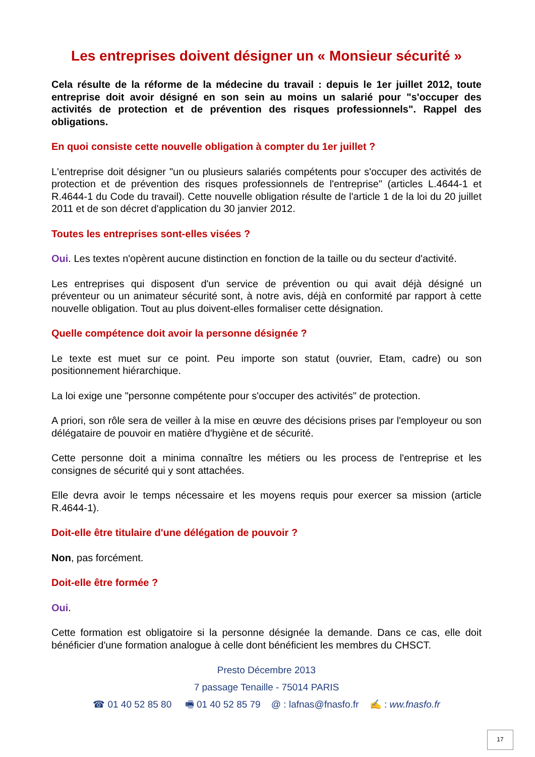Les entreprises doivent désigner un « Monsieur sécurité »
Cela résulte de la réforme de la médecine du travail : depuis le 1er juillet 2012, toute entreprise doit avoir désigné en son sein au moins un salarié pour "s'occuper des activités de protection et de prévention des risques professionnels". Rappel des obligations.
En quoi consiste cette nouvelle obligation à compter du 1er juillet ?
L'entreprise doit désigner "un ou plusieurs salariés compétents pour s'occuper des activités de protection et de prévention des risques professionnels de l'entreprise" (articles L.4644-1 et R.4644-1 du Code du travail). Cette nouvelle obligation résulte de l'article 1 de la loi du 20 juillet 2011 et de son décret d'application du 30 janvier 2012.
Toutes les entreprises sont-elles visées ?
Oui. Les textes n'opèrent aucune distinction en fonction de la taille ou du secteur d'activité.
Les entreprises qui disposent d'un service de prévention ou qui avait déjà désigné un préventeur ou un animateur sécurité sont, à notre avis, déjà en conformité par rapport à cette nouvelle obligation. Tout au plus doivent-elles formaliser cette désignation.
Quelle compétence doit avoir la personne désignée ?
Le texte est muet sur ce point. Peu importe son statut (ouvrier, Etam, cadre) ou son positionnement hiérarchique.
La loi exige une "personne compétente pour s'occuper des activités" de protection.
A priori, son rôle sera de veiller à la mise en œuvre des décisions prises par l'employeur ou son délégataire de pouvoir en matière d'hygiène et de sécurité.
Cette personne doit a minima connaître les métiers ou les process de l'entreprise et les consignes de sécurité qui y sont attachées.
Elle devra avoir le temps nécessaire et les moyens requis pour exercer sa mission (article R.4644-1).
Doit-elle être titulaire d'une délégation de pouvoir ?
Non, pas forcément.
Doit-elle être formée ?
Oui.
Cette formation est obligatoire si la personne désignée la demande. Dans ce cas, elle doit bénéficier d'une formation analogue à celle dont bénéficient les membres du CHSCT.
Presto Décembre 2013
7 passage Tenaille - 75014 PARIS
☎ 01 40 52 85 80 🖷 01 40 52 85 79 @ : lafnas@fnasfo.fr ✍ : ww.fnasfo.fr
17